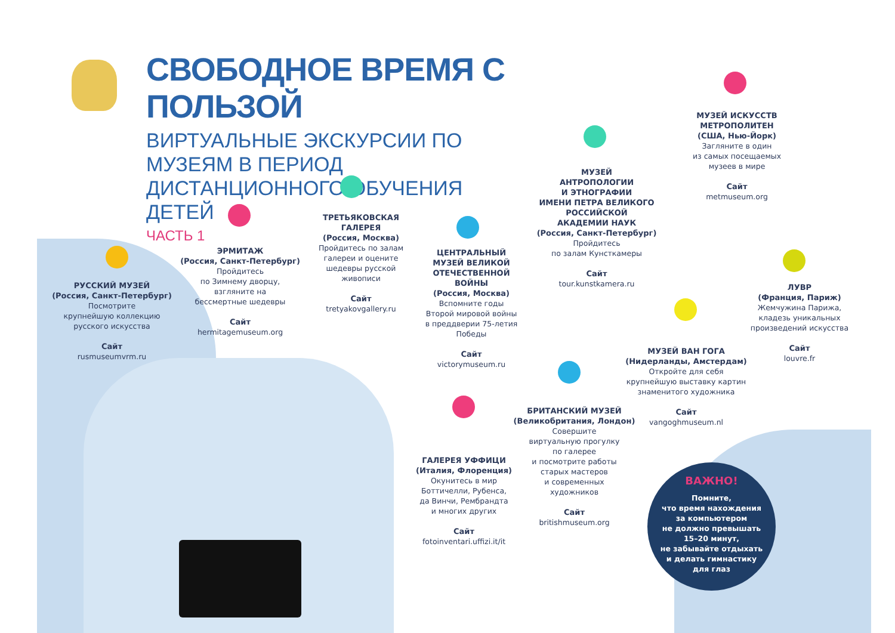СВОБОДНОЕ ВРЕМЯ С ПОЛЬЗОЙ
ВИРТУАЛЬНЫЕ ЭКСКУРСИИ ПО МУЗЕЯМ В ПЕРИОД ДИСТАНЦИОННОГО ОБУЧЕНИЯ ДЕТЕЙ
ЧАСТЬ 1
РУССКИЙ МУЗЕЙ
(Россия, Санкт-Петербург)
Посмотрите
крупнейшую коллекцию
русского искусства
Сайт
rusmuseumvrm.ru
ЭРМИТАЖ
(Россия, Санкт-Петербург)
Пройдитесь
по Зимнему дворцу,
взгляните на
бессмертные шедевры
Сайт
hermitagemuseum.org
ТРЕТЬЯКОВСКАЯ
ГАЛЕРЕЯ
(Россия, Москва)
Пройдитесь по залам
галереи и оцените
шедевры русской
живописи
Сайт
tretyakovgallery.ru
ЦЕНТРАЛЬНЫЙ
МУЗЕЙ ВЕЛИКОЙ
ОТЕЧЕСТВЕННОЙ
ВОЙНЫ
(Россия, Москва)
Вспомните годы
Второй мировой войны
в преддверии 75-летия
Победы
Сайт
victorymuseum.ru
МУЗЕЙ
АНТРОПОЛОГИИ
И ЭТНОГРАФИИ
ИМЕНИ ПЕТРА ВЕЛИКОГО
РОССИЙСКОЙ
АКАДЕМИИ НАУК
(Россия, Санкт-Петербург)
Пройдитесь
по залам Кунсткамеры
Сайт
tour.kunstkamera.ru
МУЗЕЙ ИСКУССТВ
МЕТРОПОЛИТЕН
(США, Нью-Йорк)
Загляните в один
из самых посещаемых
музеев в мире
Сайт
metmuseum.org
ЛУВР
(Франция, Париж)
Жемчужина Парижа,
кладезь уникальных
произведений искусства
Сайт
louvre.fr
МУЗЕЙ ВАН ГОГА
(Нидерланды, Амстердам)
Откройте для себя
крупнейшую выставку картин
знаменитого художника
Сайт
vangoghmuseum.nl
БРИТАНСКИЙ МУЗЕЙ
(Великобритания, Лондон)
Совершите
виртуальную прогулку
по галерее
и посмотрите работы
старых мастеров
и современных
художников
Сайт
britishmuseum.org
ГАЛЕРЕЯ УФФИЦИ
(Италия, Флоренция)
Окунитесь в мир
Боттичелли, Рубенса,
да Винчи, Рембрандта
и многих других
Сайт
fotoinventari.uffizi.it/it
ВАЖНО!
Помните,
что время нахождения
за компьютером
не должно превышать
15–20 минут,
не забывайте отдыхать
и делать гимнастику
для глаз